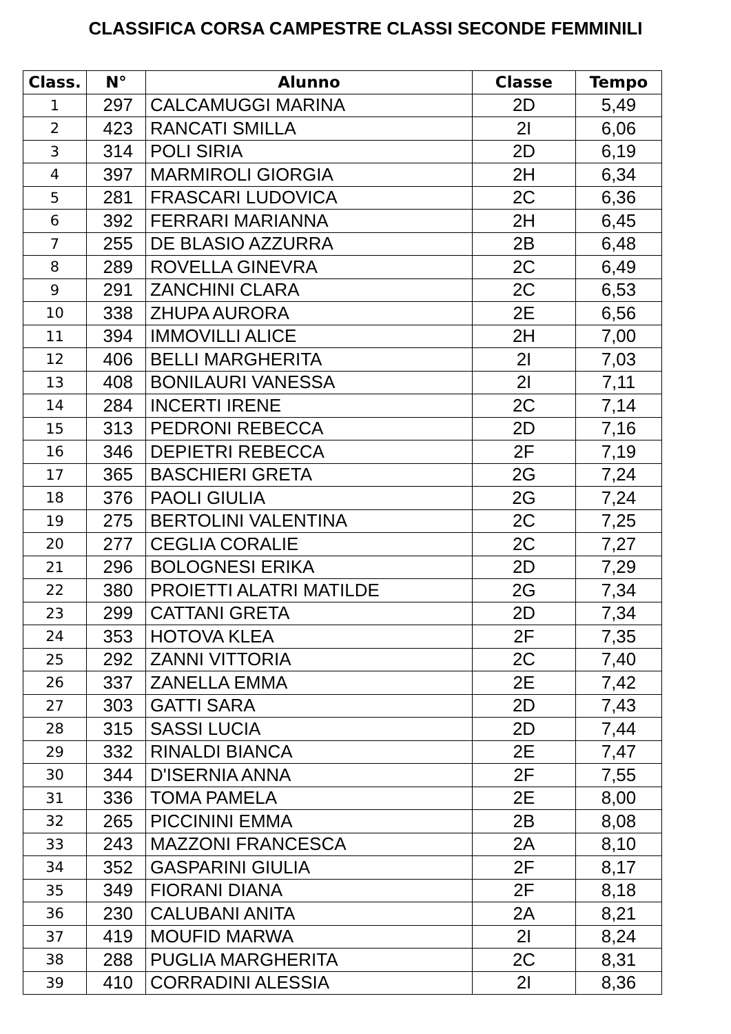CLASSIFICA CORSA CAMPESTRE CLASSI SECONDE FEMMINILI
| Class. | N° | Alunno | Classe | Tempo |
| --- | --- | --- | --- | --- |
| 1 | 297 | CALCAMUGGI MARINA | 2D | 5,49 |
| 2 | 423 | RANCATI SMILLA | 2I | 6,06 |
| 3 | 314 | POLI SIRIA | 2D | 6,19 |
| 4 | 397 | MARMIROLI GIORGIA | 2H | 6,34 |
| 5 | 281 | FRASCARI LUDOVICA | 2C | 6,36 |
| 6 | 392 | FERRARI MARIANNA | 2H | 6,45 |
| 7 | 255 | DE BLASIO AZZURRA | 2B | 6,48 |
| 8 | 289 | ROVELLA GINEVRA | 2C | 6,49 |
| 9 | 291 | ZANCHINI CLARA | 2C | 6,53 |
| 10 | 338 | ZHUPA AURORA | 2E | 6,56 |
| 11 | 394 | IMMOVILLI ALICE | 2H | 7,00 |
| 12 | 406 | BELLI MARGHERITA | 2I | 7,03 |
| 13 | 408 | BONILAURI VANESSA | 2I | 7,11 |
| 14 | 284 | INCERTI IRENE | 2C | 7,14 |
| 15 | 313 | PEDRONI REBECCA | 2D | 7,16 |
| 16 | 346 | DEPIETRI REBECCA | 2F | 7,19 |
| 17 | 365 | BASCHIERI GRETA | 2G | 7,24 |
| 18 | 376 | PAOLI GIULIA | 2G | 7,24 |
| 19 | 275 | BERTOLINI VALENTINA | 2C | 7,25 |
| 20 | 277 | CEGLIA CORALIE | 2C | 7,27 |
| 21 | 296 | BOLOGNESI ERIKA | 2D | 7,29 |
| 22 | 380 | PROIETTI ALATRI MATILDE | 2G | 7,34 |
| 23 | 299 | CATTANI GRETA | 2D | 7,34 |
| 24 | 353 | HOTOVA KLEA | 2F | 7,35 |
| 25 | 292 | ZANNI VITTORIA | 2C | 7,40 |
| 26 | 337 | ZANELLA EMMA | 2E | 7,42 |
| 27 | 303 | GATTI SARA | 2D | 7,43 |
| 28 | 315 | SASSI LUCIA | 2D | 7,44 |
| 29 | 332 | RINALDI BIANCA | 2E | 7,47 |
| 30 | 344 | D'ISERNIA ANNA | 2F | 7,55 |
| 31 | 336 | TOMA PAMELA | 2E | 8,00 |
| 32 | 265 | PICCININI EMMA | 2B | 8,08 |
| 33 | 243 | MAZZONI FRANCESCA | 2A | 8,10 |
| 34 | 352 | GASPARINI GIULIA | 2F | 8,17 |
| 35 | 349 | FIORANI DIANA | 2F | 8,18 |
| 36 | 230 | CALUBANI ANITA | 2A | 8,21 |
| 37 | 419 | MOUFID MARWA | 2I | 8,24 |
| 38 | 288 | PUGLIA MARGHERITA | 2C | 8,31 |
| 39 | 410 | CORRADINI ALESSIA | 2I | 8,36 |